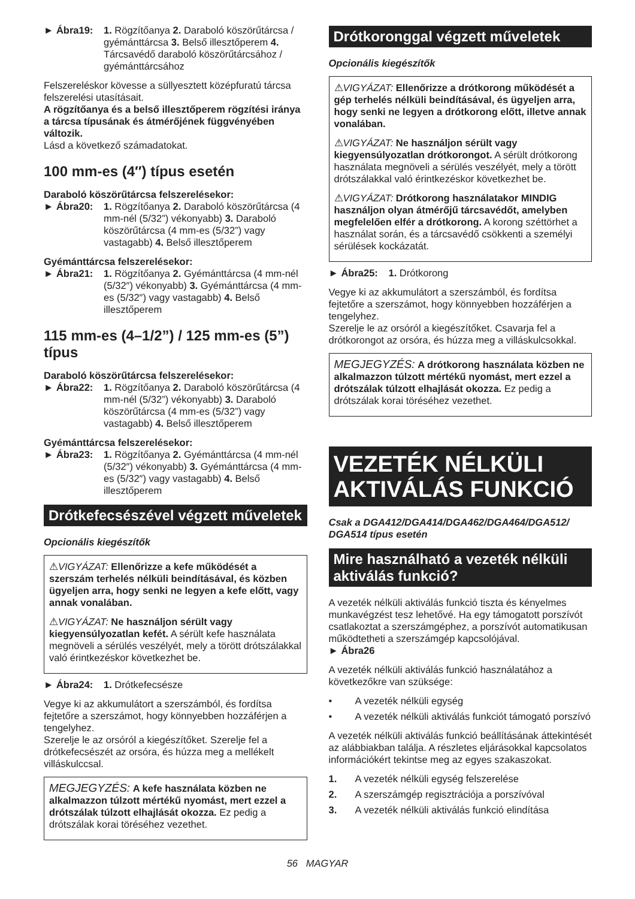► Ábra19: 1. Rögzítőanya 2. Daraboló köszörűtárcsa / gyémánttárcsa 3. Belső illesztőperem 4. Tárcsavédő daraboló köszörűtárcsához / gyémánttárcsához
Felszereléskor kövesse a süllyesztett középfuratú tárcsa felszerelési utasításait.
A rögzítőanya és a belső illesztőperem rögzítési iránya a tárcsa típusának és átmérőjének függvényében változik.
Lásd a következő számadatokat.
100 mm-es (4″) típus esetén
Daraboló köszörűtárcsa felszerelésekor:
► Ábra20: 1. Rögzítőanya 2. Daraboló köszörűtárcsa (4 mm-nél (5/32”) vékonyabb) 3. Daraboló köszörűtárcsa (4 mm-es (5/32”) vagy vastagabb) 4. Belső illesztőperem
Gyémánttárcsa felszerelésekor:
► Ábra21: 1. Rögzítőanya 2. Gyémánttárcsa (4 mm-nél (5/32″) vékonyabb) 3. Gyémánttárcsa (4 mm-es (5/32″) vagy vastagabb) 4. Belső illesztőperem
115 mm-es (4–1/2”) / 125 mm-es (5”) típus
Daraboló köszörűtárcsa felszerelésekor:
► Ábra22: 1. Rögzítőanya 2. Daraboló köszörűtárcsa (4 mm-nél (5/32”) vékonyabb) 3. Daraboló köszörűtárcsa (4 mm-es (5/32”) vagy vastagabb) 4. Belső illesztőperem
Gyémánttárcsa felszerelésekor:
► Ábra23: 1. Rögzítőanya 2. Gyémánttárcsa (4 mm-nél (5/32″) vékonyabb) 3. Gyémánttárcsa (4 mm-es (5/32″) vagy vastagabb) 4. Belső illesztőperem
Drótkefecsészével végzett műveletek
Opcionális kiegészítők
⚠VIGYÁZAT: Ellenőrizze a kefe működését a szerszám terhelés nélküli beindításával, és közben ügyeljen arra, hogy senki ne legyen a kefe előtt, vagy annak vonalában.
⚠VIGYÁZAT: Ne használjon sérült vagy kiegyensúlyozatlan kefét. A sérült kefe használata megnöveli a sérülés veszélyét, mely a törött drótszálakkal való érintkezéskor következhet be.
► Ábra24: 1. Drótkefecsésze
Vegye ki az akkumulátort a szerszámból, és fordítsa fejtetőre a szerszámot, hogy könnyebben hozzáférjen a tengelyhez.
Szerelje le az orsóról a kiegészítőket. Szerelje fel a drótkefecsészét az orsóra, és húzza meg a mellékelt villáskulccsal.
MEGJEGYZÉS: A kefe használata közben ne alkalmazzon túlzott mértékű nyomást, mert ezzel a drótszálak túlzott elhajlását okozza. Ez pedig a drótszálak korai töréséhez vezethet.
Drótkoronggal végzett műveletek
Opcionális kiegészítők
⚠VIGYÁZAT: Ellenőrizze a drótkorong működését a gép terhelés nélküli beindításával, és ügyeljen arra, hogy senki ne legyen a drótkorong előtt, illetve annak vonalában.
⚠VIGYÁZAT: Ne használjon sérült vagy kiegyensúlyozatlan drótkorongot. A sérült drótkorong használata megnöveli a sérülés veszélyét, mely a törött drótszálakkal való érintkezéskor következhet be.
⚠VIGYÁZAT: Drótkorong használatakor MINDIG használjon olyan átmérőjű tárcsavédőt, amelyben megfelelően elfér a drótkorong. A korong széttörhet a használat során, és a tárcsavédő csökkenti a személyi sérülések kockázatát.
► Ábra25: 1. Drótkorong
Vegye ki az akkumulátort a szerszámból, és fordítsa fejtetőre a szerszámot, hogy könnyebben hozzáférjen a tengelyhez.
Szerelje le az orsóról a kiegészítőket. Csavarja fel a drótkorongot az orsóra, és húzza meg a villáskulcsokkal.
MEGJEGYZÉS: A drótkorong használata közben ne alkalmazzon túlzott mértékű nyomást, mert ezzel a drótszálak túlzott elhajlását okozza. Ez pedig a drótszálak korai töréséhez vezethet.
VEZETÉK NÉLKÜLI AKTIVÁLÁS FUNKCIÓ
Csak a DGA412/DGA414/DGA462/DGA464/DGA512/ DGA514 típus esetén
Mire használható a vezeték nélküli aktiválás funkció?
A vezeték nélküli aktiválás funkció tiszta és kényelmes munkavégzést tesz lehetővé. Ha egy támogatott porszívót csatlakoztat a szerszámgéphez, a porszívót automatikusan működtetheti a szerszámgép kapcsolójával.
► Ábra26
A vezeték nélküli aktiválás funkció használatához a következőkre van szüksége:
• A vezeték nélküli egység
• A vezeték nélküli aktiválás funkciót támogató porszívó
A vezeték nélküli aktiválás funkció beállításának áttekintését az alábbiakban találja. A részletes eljárásokkal kapcsolatos információkért tekintse meg az egyes szakaszokat.
1. A vezeték nélküli egység felszerelése
2. A szerszámgép regisztrációja a porszívóval
3. A vezeték nélküli aktiválás funkció elindítása
56 MAGYAR